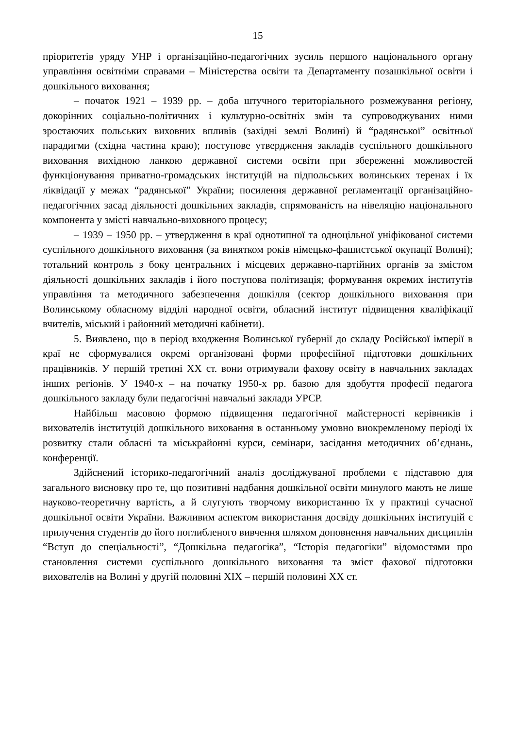15
пріоритетів уряду УНР і організаційно-педагогічних зусиль першого національного органу управління освітніми справами – Міністерства освіти та Департаменту позашкільної освіти і дошкільного виховання;
– початок 1921 – 1939 рр. – доба штучного територіального розмежування регіону, докорінних соціально-політичних і культурно-освітніх змін та супроводжуваних ними зростаючих польських виховних впливів (західні землі Волині) й “радянської” освітньої парадигми (східна частина краю); поступове утвердження закладів суспільного дошкільного виховання вихідною ланкою державної системи освіти при збереженні можливостей функціонування приватно-громадських інституцій на підпольських волинських теренах і їх ліквідації у межах “радянської” України; посилення державної регламентації організаційно-педагогічних засад діяльності дошкільних закладів, спрямованість на нівеляцію національного компонента у змісті навчально-виховного процесу;
– 1939 – 1950 рр. – утвердження в краї однотипної та одноцільної уніфікованої системи суспільного дошкільного виховання (за винятком років німецько-фашистської окупації Волині); тотальний контроль з боку центральних і місцевих державно-партійних органів за змістом діяльності дошкільних закладів і його поступова політизація; формування окремих інститутів управління та методичного забезпечення дошкілля (сектор дошкільного виховання при Волинському обласному відділі народної освіти, обласний інститут підвищення кваліфікації вчителів, міський і районний методичні кабінети).
5. Виявлено, що в період входження Волинської губернії до складу Російської імперії в краї не сформувалися окремі організовані форми професійної підготовки дошкільних працівників. У першій третині ХХ ст. вони отримували фахову освіту в навчальних закладах інших регіонів. У 1940-х – на початку 1950-х рр. базою для здобуття професії педагога дошкільного закладу були педагогічні навчальні заклади УРСР.
Найбільш масовою формою підвищення педагогічної майстерності керівників і вихователів інституцій дошкільного виховання в останньому умовно виокремленому періоді їх розвитку стали обласні та міськрайонні курси, семінари, засідання методичних об’єднань, конференції.
Здійснений історико-педагогічний аналіз досліджуваної проблеми є підставою для загального висновку про те, що позитивні надбання дошкільної освіти минулого мають не лише науково-теоретичну вартість, а й слугують творчому використанню їх у практиці сучасної дошкільної освіти України. Важливим аспектом використання досвіду дошкільних інституцій є прилучення студентів до його поглибленого вивчення шляхом доповнення навчальних дисциплін “Вступ до спеціальності”, “Дошкільна педагогіка”, “Історія педагогіки” відомостями про становлення системи суспільного дошкільного виховання та зміст фахової підготовки вихователів на Волині у другій половині ХІХ – першій половині ХХ ст.